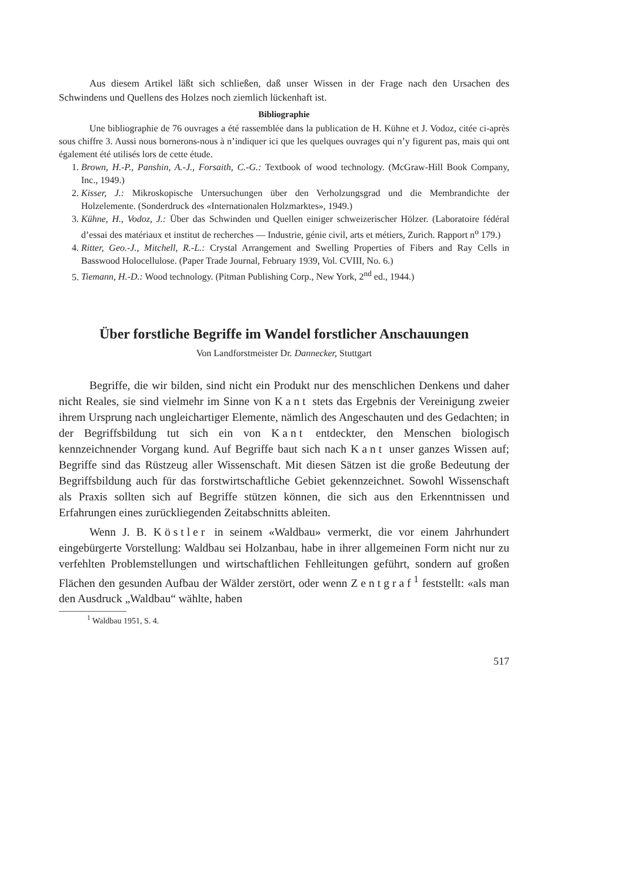Aus diesem Artikel läßt sich schließen, daß unser Wissen in der Frage nach den Ursachen des Schwindens und Quellens des Holzes noch ziemlich lückenhaft ist.
Bibliographie
Une bibliographie de 76 ouvrages a été rassemblée dans la publication de H. Kühne et J. Vodoz, citée ci-après sous chiffre 3. Aussi nous bornerons-nous à n’indiquer ici que les quelques ouvrages qui n’y figurent pas, mais qui ont également été utilisés lors de cette étude.
1. Brown, H.-P., Panshin, A.-J., Forsaith, C.-G.: Textbook of wood technology. (McGraw-Hill Book Company, Inc., 1949.)
2. Kisser, J.: Mikroskopische Untersuchungen über den Verholzungsgrad und die Membrandichte der Holzelemente. (Sonderdruck des «Internationalen Holzmarktes», 1949.)
3. Kühne, H., Vodoz, J.: Über das Schwinden und Quellen einiger schweizerischer Hölzer. (Laboratoire fédéral d’essai des matériaux et institut de recherches — Industrie, génie civil, arts et métiers, Zurich. Rapport n<sup>o</sup> 179.)
4. Ritter, Geo.-J., Mitchell, R.-L.: Crystal Arrangement and Swelling Properties of Fibers and Ray Cells in Basswood Holocellulose. (Paper Trade Journal, February 1939, Vol. CVIII, No. 6.)
5. Tiemann, H.-D.: Wood technology. (Pitman Publishing Corp., New York, 2<sup>nd</sup> ed., 1944.)
Über forstliche Begriffe im Wandel forstlicher Anschauungen
Von Landforstmeister Dr. Dannecker, Stuttgart
Begriffe, die wir bilden, sind nicht ein Produkt nur des menschlichen Denkens und daher nicht Reales, sie sind vielmehr im Sinne von Kant stets das Ergebnis der Vereinigung zweier ihrem Ursprung nach ungleichartiger Elemente, nämlich des Angeschauten und des Gedachten; in der Begriffsbildung tut sich ein von Kant entdeckter, den Menschen biologisch kennzeichnender Vorgang kund. Auf Begriffe baut sich nach Kant unser ganzes Wissen auf; Begriffe sind das Rüstzeug aller Wissenschaft. Mit diesen Sätzen ist die große Bedeutung der Begriffsbildung auch für das forstwirtschaftliche Gebiet gekennzeichnet. Sowohl Wissenschaft als Praxis sollten sich auf Begriffe stützen können, die sich aus den Erkenntnissen und Erfahrungen eines zurückliegenden Zeitabschnitts ableiten.
Wenn J. B. Köstler in seinem «Waldbau» vermerkt, die vor einem Jahrhundert eingebürgerte Vorstellung: Waldbau sei Holzanbau, habe in ihrer allgemeinen Form nicht nur zu verfehlten Problemstellungen und wirtschaftlichen Fehlleitungen geführt, sondern auf großen Flächen den gesunden Aufbau der Wälder zerstört, oder wenn Zentgraf<sup>1</sup> feststellt: «als man den Ausdruck „Waldbau“ wählte, haben
<sup>1</sup> Waldbau 1951, S. 4.
517